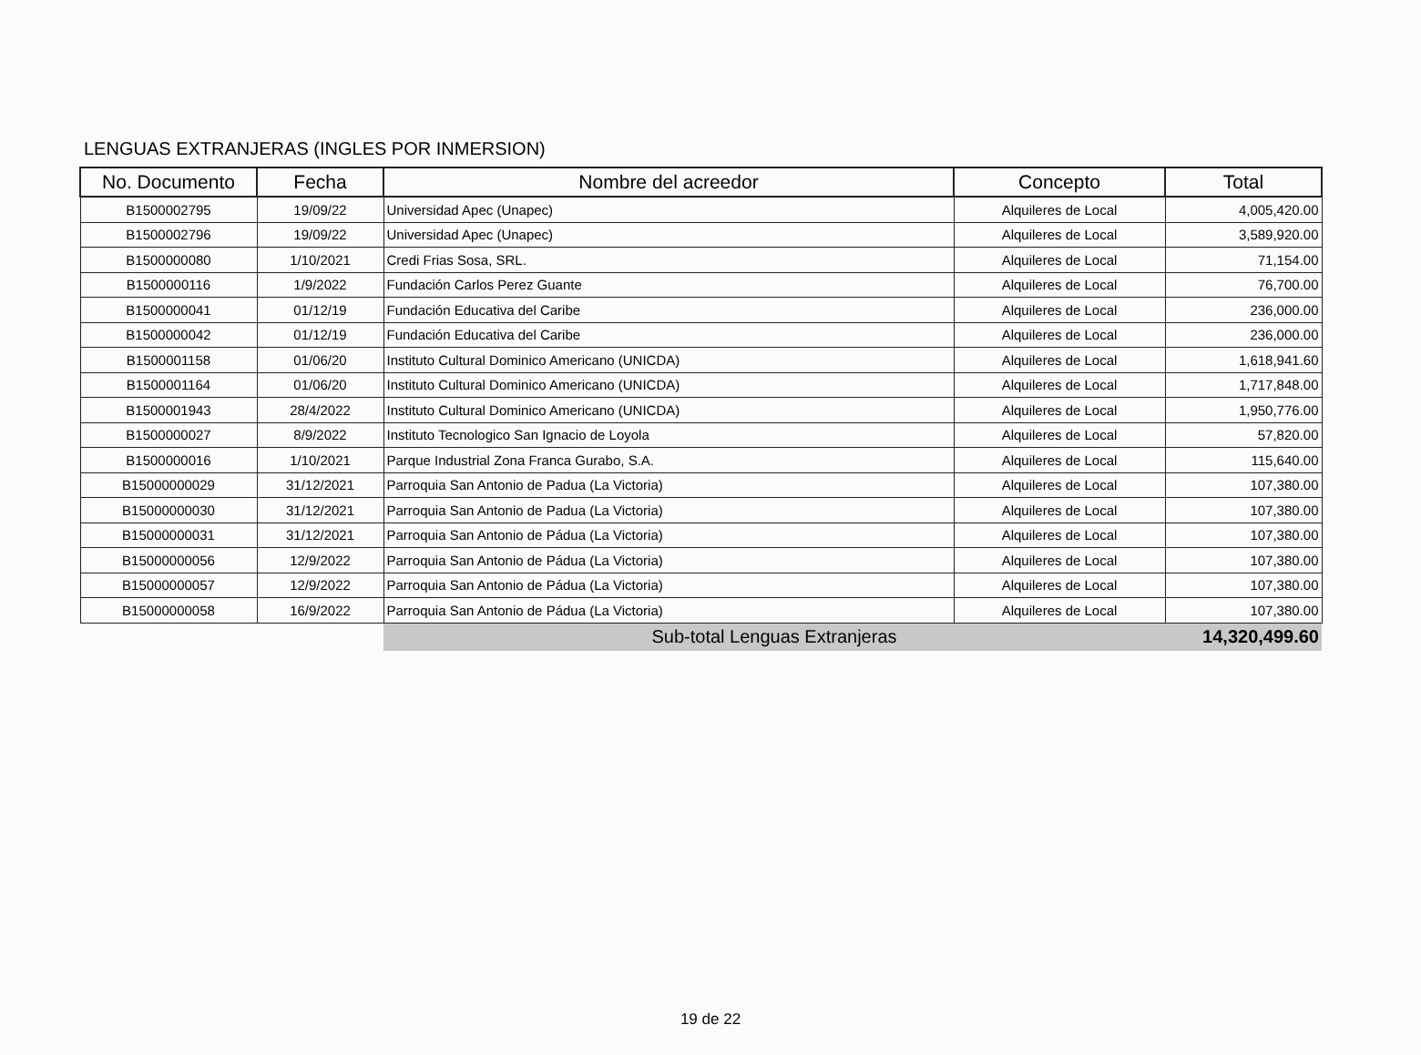LENGUAS EXTRANJERAS (INGLES POR INMERSION)
| No. Documento | Fecha | Nombre del acreedor | Concepto | Total |
| --- | --- | --- | --- | --- |
| B1500002795 | 19/09/22 | Universidad Apec (Unapec) | Alquileres de Local | 4,005,420.00 |
| B1500002796 | 19/09/22 | Universidad Apec (Unapec) | Alquileres de Local | 3,589,920.00 |
| B1500000080 | 1/10/2021 | Credi Frias Sosa, SRL. | Alquileres de Local | 71,154.00 |
| B1500000116 | 1/9/2022 | Fundación Carlos Perez Guante | Alquileres de Local | 76,700.00 |
| B1500000041 | 01/12/19 | Fundación Educativa del Caribe | Alquileres de Local | 236,000.00 |
| B1500000042 | 01/12/19 | Fundación Educativa del Caribe | Alquileres de Local | 236,000.00 |
| B1500001158 | 01/06/20 | Instituto Cultural Dominico Americano (UNICDA) | Alquileres de Local | 1,618,941.60 |
| B1500001164 | 01/06/20 | Instituto Cultural Dominico Americano (UNICDA) | Alquileres de Local | 1,717,848.00 |
| B1500001943 | 28/4/2022 | Instituto Cultural Dominico Americano (UNICDA) | Alquileres de Local | 1,950,776.00 |
| B1500000027 | 8/9/2022 | Instituto Tecnologico San Ignacio de Loyola | Alquileres de Local | 57,820.00 |
| B1500000016 | 1/10/2021 | Parque Industrial Zona Franca Gurabo, S.A. | Alquileres de Local | 115,640.00 |
| B15000000029 | 31/12/2021 | Parroquia San Antonio de Padua (La Victoria) | Alquileres de Local | 107,380.00 |
| B15000000030 | 31/12/2021 | Parroquia San Antonio de Padua (La Victoria) | Alquileres de Local | 107,380.00 |
| B15000000031 | 31/12/2021 | Parroquia San Antonio de Pádua (La Victoria) | Alquileres de Local | 107,380.00 |
| B15000000056 | 12/9/2022 | Parroquia San Antonio de Pádua (La Victoria) | Alquileres de Local | 107,380.00 |
| B15000000057 | 12/9/2022 | Parroquia San Antonio de Pádua (La Victoria) | Alquileres de Local | 107,380.00 |
| B15000000058 | 16/9/2022 | Parroquia San Antonio de Pádua (La Victoria) | Alquileres de Local | 107,380.00 |
| | | Sub-total Lenguas Extranjeras | | 14,320,499.60 |
19 de 22